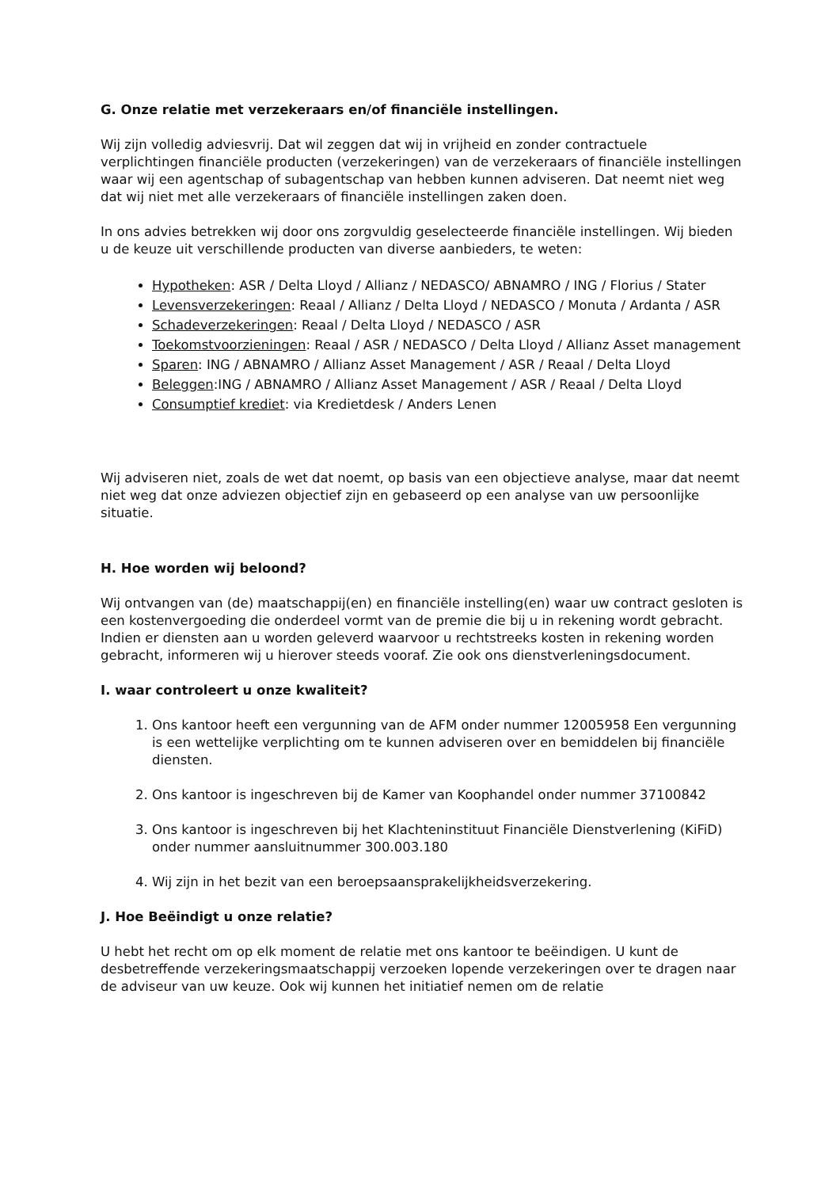G. Onze relatie met verzekeraars en/of financiële instellingen.
Wij zijn volledig adviesvrij. Dat wil zeggen dat wij in vrijheid en zonder contractuele verplichtingen financiële producten (verzekeringen) van de verzekeraars of financiële instellingen waar wij een agentschap of subagentschap van hebben kunnen adviseren. Dat neemt niet weg dat wij niet met alle verzekeraars of financiële instellingen zaken doen.
In ons advies betrekken wij door ons zorgvuldig geselecteerde financiële instellingen. Wij bieden u de keuze uit verschillende producten van diverse aanbieders, te weten:
Hypotheken: ASR / Delta Lloyd / Allianz / NEDASCO/ ABNAMRO / ING / Florius / Stater
Levensverzekeringen: Reaal / Allianz / Delta Lloyd / NEDASCO / Monuta / Ardanta / ASR
Schadeverzekeringen: Reaal / Delta Lloyd / NEDASCO / ASR
Toekomstvoorzieningen: Reaal / ASR / NEDASCO / Delta Lloyd / Allianz Asset management
Sparen: ING / ABNAMRO / Allianz Asset Management / ASR / Reaal / Delta Lloyd
Beleggen:ING / ABNAMRO / Allianz Asset Management / ASR / Reaal / Delta Lloyd
Consumptief krediet: via Kredietdesk / Anders Lenen
Wij adviseren niet, zoals de wet dat noemt, op basis van een objectieve analyse, maar dat neemt niet weg dat onze adviezen objectief zijn en gebaseerd op een analyse van uw persoonlijke situatie.
H. Hoe worden wij beloond?
Wij ontvangen van (de) maatschappij(en) en financiële instelling(en) waar uw contract gesloten is een kostenvergoeding die onderdeel vormt van de premie die bij u in rekening wordt gebracht. Indien er diensten aan u worden geleverd waarvoor u rechtstreeks kosten in rekening worden gebracht, informeren wij u hierover steeds vooraf. Zie ook ons dienstverleningsdocument.
I. waar controleert u onze kwaliteit?
1. Ons kantoor heeft een vergunning van de AFM onder nummer 12005958 Een vergunning is een wettelijke verplichting om te kunnen adviseren over en bemiddelen bij financiële diensten.
2. Ons kantoor is ingeschreven bij de Kamer van Koophandel onder nummer 37100842
3. Ons kantoor is ingeschreven bij het Klachteninstituut Financiële Dienstverlening (KiFiD) onder nummer aansluitnummer 300.003.180
4. Wij zijn in het bezit van een beroepsaansprakelijkheidsverzekering.
J. Hoe Beëindigt u onze relatie?
U hebt het recht om op elk moment de relatie met ons kantoor te beëindigen. U kunt de desbetreffende verzekeringsmaatschappij verzoeken lopende verzekeringen over te dragen naar de adviseur van uw keuze. Ook wij kunnen het initiatief nemen om de relatie